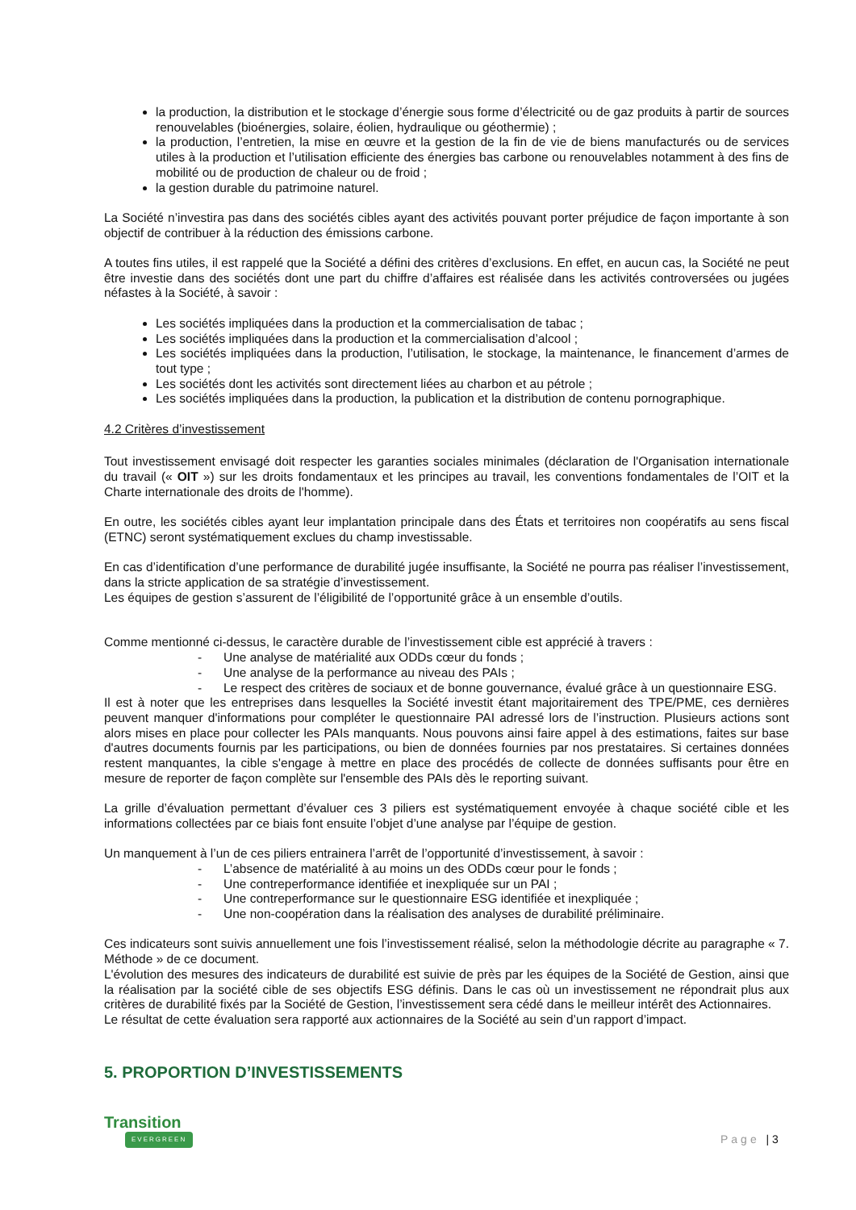la production, la distribution et le stockage d’énergie sous forme d’électricité ou de gaz produits à partir de sources renouvelables (bioénergies, solaire, éolien, hydraulique ou géothermie) ;
la production, l’entretien, la mise en œuvre et la gestion de la fin de vie de biens manufacturés ou de services utiles à la production et l’utilisation efficiente des énergies bas carbone ou renouvelables notamment à des fins de mobilité ou de production de chaleur ou de froid ;
la gestion durable du patrimoine naturel.
La Société n’investira pas dans des sociétés cibles ayant des activités pouvant porter préjudice de façon importante à son objectif de contribuer à la réduction des émissions carbone.
A toutes fins utiles, il est rappelé que la Société a défini des critères d’exclusions. En effet, en aucun cas, la Société ne peut être investie dans des sociétés dont une part du chiffre d’affaires est réalisée dans les activités controversées ou jugées néfastes à la Société, à savoir :
Les sociétés impliquées dans la production et la commercialisation de tabac ;
Les sociétés impliquées dans la production et la commercialisation d’alcool ;
Les sociétés impliquées dans la production, l’utilisation, le stockage, la maintenance, le financement d’armes de tout type ;
Les sociétés dont les activités sont directement liées au charbon et au pétrole ;
Les sociétés impliquées dans la production, la publication et la distribution de contenu pornographique.
4.2 Critères d’investissement
Tout investissement envisagé doit respecter les garanties sociales minimales (déclaration de l'Organisation internationale du travail (« OIT ») sur les droits fondamentaux et les principes au travail, les conventions fondamentales de l’OIT et la Charte internationale des droits de l'homme).
En outre, les sociétés cibles ayant leur implantation principale dans des États et territoires non coopératifs au sens fiscal (ETNC) seront systématiquement exclues du champ investissable.
En cas d’identification d’une performance de durabilité jugée insuffisante, la Société ne pourra pas réaliser l’investissement, dans la stricte application de sa stratégie d’investissement.
Les équipes de gestion s’assurent de l’éligibilité de l’opportunité grâce à un ensemble d’outils.
Comme mentionné ci-dessus, le caractère durable de l’investissement cible est apprécié à travers :
- Une analyse de matérialité aux ODDs cœur du fonds ;
- Une analyse de la performance au niveau des PAIs ;
- Le respect des critères de sociaux et de bonne gouvernance, évalué grâce à un questionnaire ESG.
Il est à noter que les entreprises dans lesquelles la Société investit étant majoritairement des TPE/PME, ces dernières peuvent manquer d'informations pour compléter le questionnaire PAI adressé lors de l’instruction. Plusieurs actions sont alors mises en place pour collecter les PAIs manquants. Nous pouvons ainsi faire appel à des estimations, faites sur base d'autres documents fournis par les participations, ou bien de données fournies par nos prestataires. Si certaines données restent manquantes, la cible s'engage à mettre en place des procédés de collecte de données suffisants pour être en mesure de reporter de façon complète sur l'ensemble des PAIs dès le reporting suivant.
La grille d’évaluation permettant d’évaluer ces 3 piliers est systématiquement envoyée à chaque société cible et les informations collectées par ce biais font ensuite l’objet d’une analyse par l’équipe de gestion.
Un manquement à l’un de ces piliers entrainera l’arrêt de l’opportunité d’investissement, à savoir :
- L’absence de matérialité à au moins un des ODDs cœur pour le fonds ;
- Une contreperformance identifiée et inexpliquée sur un PAI ;
- Une contreperformance sur le questionnaire ESG identifiée et inexpliquée ;
- Une non-coopération dans la réalisation des analyses de durabilité préliminaire.
Ces indicateurs sont suivis annuellement une fois l’investissement réalisé, selon la méthodologie décrite au paragraphe « 7. Méthode » de ce document.
L'évolution des mesures des indicateurs de durabilité est suivie de près par les équipes de la Société de Gestion, ainsi que la réalisation par la société cible de ses objectifs ESG définis. Dans le cas où un investissement ne répondrait plus aux critères de durabilité fixés par la Société de Gestion, l’investissement sera cédé dans le meilleur intérêt des Actionnaires.
Le résultat de cette évaluation sera rapporté aux actionnaires de la Société au sein d’un rapport d’impact.
5. PROPORTION D’INVESTISSEMENTS
Transition
EVERGREEN
Page | 3